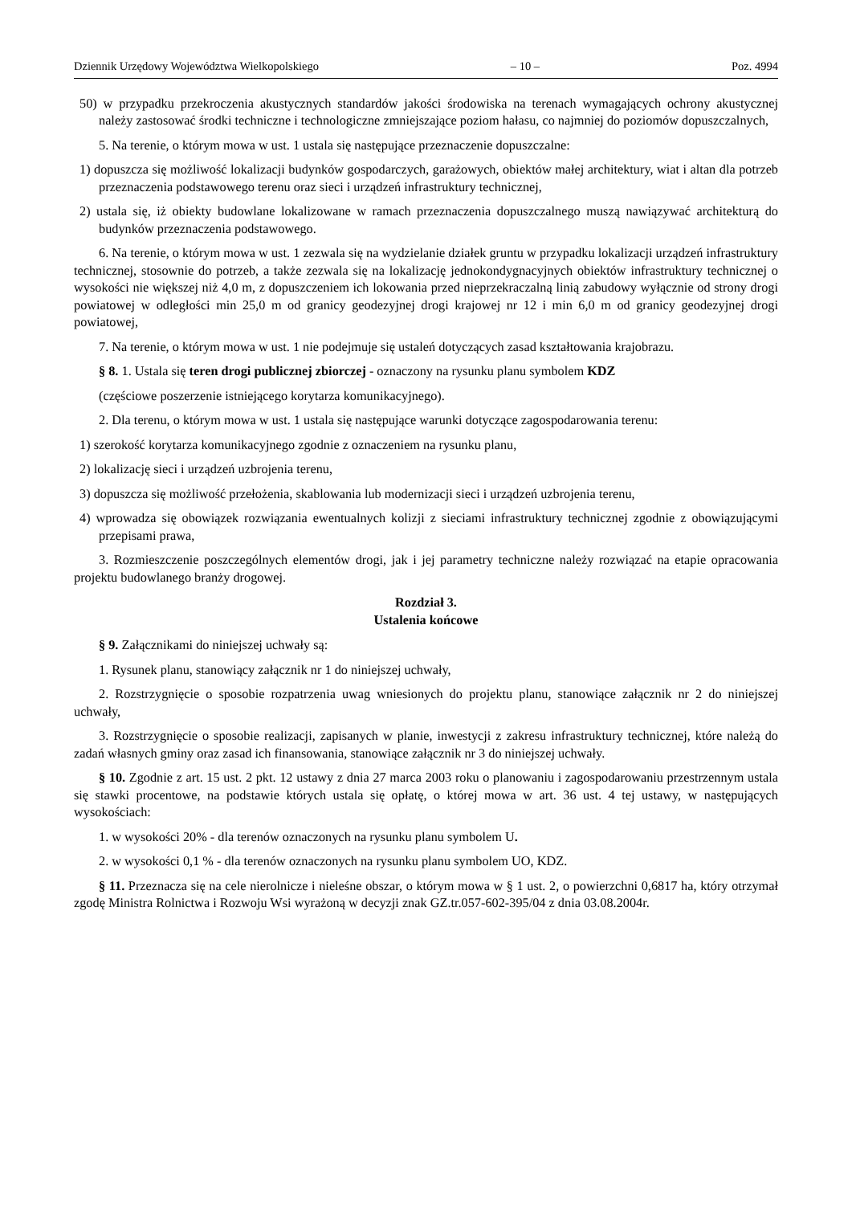Dziennik Urzędowy Województwa Wielkopolskiego – 10 – Poz. 4994
50) w przypadku przekroczenia akustycznych standardów jakości środowiska na terenach wymagających ochrony akustycznej należy zastosować środki techniczne i technologiczne zmniejszające poziom hałasu, co najmniej do poziomów dopuszczalnych,
5. Na terenie, o którym mowa w ust. 1 ustala się następujące przeznaczenie dopuszczalne:
1) dopuszcza się możliwość lokalizacji budynków gospodarczych, garażowych, obiektów małej architektury, wiat i altan dla potrzeb przeznaczenia podstawowego terenu oraz sieci i urządzeń infrastruktury technicznej,
2) ustala się, iż obiekty budowlane lokalizowane w ramach przeznaczenia dopuszczalnego muszą nawiązywać architekturą do budynków przeznaczenia podstawowego.
6. Na terenie, o którym mowa w ust. 1 zezwala się na wydzielanie działek gruntu w przypadku lokalizacji urządzeń infrastruktury technicznej, stosownie do potrzeb, a także zezwala się na lokalizację jednokondygnacyjnych obiektów infrastruktury technicznej o wysokości nie większej niż 4,0 m, z dopuszczeniem ich lokowania przed nieprzekraczalną linią zabudowy wyłącznie od strony drogi powiatowej w odległości min 25,0 m od granicy geodezyjnej drogi krajowej nr 12 i min 6,0 m od granicy geodezyjnej drogi powiatowej,
7. Na terenie, o którym mowa w ust. 1 nie podejmuje się ustaleń dotyczących zasad kształtowania krajobrazu.
§ 8. 1. Ustala się teren drogi publicznej zbiorczej - oznaczony na rysunku planu symbolem KDZ
(częściowe poszerzenie istniejącego korytarza komunikacyjnego).
2. Dla terenu, o którym mowa w ust. 1 ustala się następujące warunki dotyczące zagospodarowania terenu:
1) szerokość korytarza komunikacyjnego zgodnie z oznaczeniem na rysunku planu,
2) lokalizację sieci i urządzeń uzbrojenia terenu,
3) dopuszcza się możliwość przełożenia, skablowania lub modernizacji sieci i urządzeń uzbrojenia terenu,
4) wprowadza się obowiązek rozwiązania ewentualnych kolizji z sieciami infrastruktury technicznej zgodnie z obowiązującymi przepisami prawa,
3. Rozmieszczenie poszczególnych elementów drogi, jak i jej parametry techniczne należy rozwiązać na etapie opracowania projektu budowlanego branży drogowej.
Rozdział 3.
Ustalenia końcowe
§ 9. Załącznikami do niniejszej uchwały są:
1. Rysunek planu, stanowiący załącznik nr 1 do niniejszej uchwały,
2. Rozstrzygnięcie o sposobie rozpatrzenia uwag wniesionych do projektu planu, stanowiące załącznik nr 2 do niniejszej uchwały,
3. Rozstrzygnięcie o sposobie realizacji, zapisanych w planie, inwestycji z zakresu infrastruktury technicznej, które należą do zadań własnych gminy oraz zasad ich finansowania, stanowiące załącznik nr 3 do niniejszej uchwały.
§ 10. Zgodnie z art. 15 ust. 2 pkt. 12 ustawy z dnia 27 marca 2003 roku o planowaniu i zagospodarowaniu przestrzennym ustala się stawki procentowe, na podstawie których ustala się opłatę, o której mowa w art. 36 ust. 4 tej ustawy, w następujących wysokościach:
1. w wysokości 20% - dla terenów oznaczonych na rysunku planu symbolem U.
2. w wysokości 0,1 % - dla terenów oznaczonych na rysunku planu symbolem UO, KDZ.
§ 11. Przeznacza się na cele nierolnicze i nieleśne obszar, o którym mowa w § 1 ust. 2, o powierzchni 0,6817 ha, który otrzymał zgodę Ministra Rolnictwa i Rozwoju Wsi wyrażoną w decyzji znak GZ.tr.057-602-395/04 z dnia 03.08.2004r.